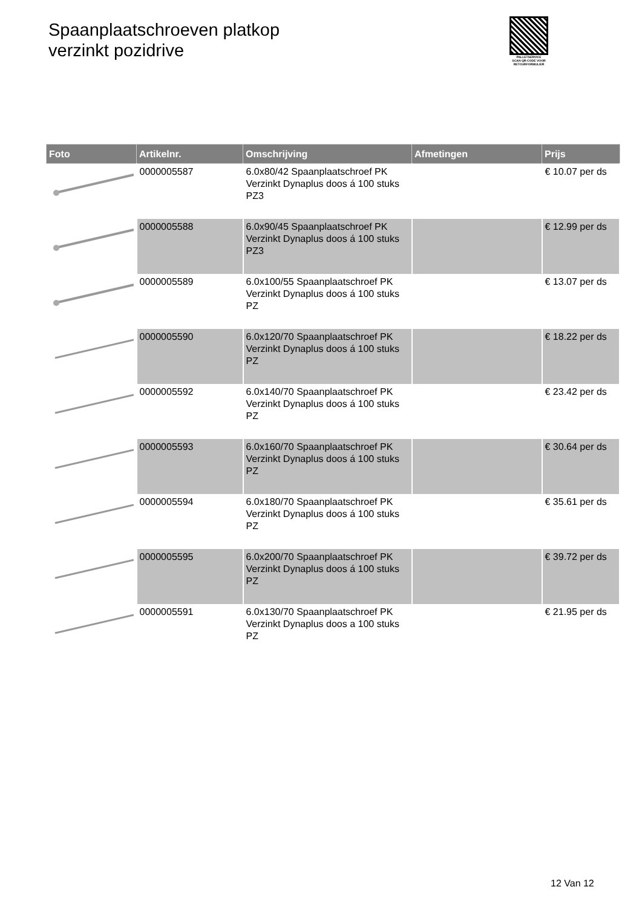Spaanplaatschroeven platkop
verzinkt pozidrive
PALLETSERVICE
SCAN QR-CODE VOOR RETOURFORMULIER
| Foto | Artikelnr. | Omschrijving | Afmetingen | Prijs |
| --- | --- | --- | --- | --- |
| | 0000005587 | 6.0x80/42 Spaanplaatschroef PK Verzinkt Dynaplus doos á 100 stuks PZ3 | | € 10.07 per ds |
| | 0000005588 | 6.0x90/45 Spaanplaatschroef PK Verzinkt Dynaplus doos á 100 stuks PZ3 | | € 12.99 per ds |
| | 0000005589 | 6.0x100/55 Spaanplaatschroef PK Verzinkt Dynaplus doos á 100 stuks PZ | | € 13.07 per ds |
| | 0000005590 | 6.0x120/70 Spaanplaatschroef PK Verzinkt Dynaplus doos á 100 stuks PZ | | € 18.22 per ds |
| | 0000005592 | 6.0x140/70 Spaanplaatschroef PK Verzinkt Dynaplus doos á 100 stuks PZ | | € 23.42 per ds |
| | 0000005593 | 6.0x160/70 Spaanplaatschroef PK Verzinkt Dynaplus doos á 100 stuks PZ | | € 30.64 per ds |
| | 0000005594 | 6.0x180/70 Spaanplaatschroef PK Verzinkt Dynaplus doos á 100 stuks PZ | | € 35.61 per ds |
| | 0000005595 | 6.0x200/70 Spaanplaatschroef PK Verzinkt Dynaplus doos á 100 stuks PZ | | € 39.72 per ds |
| | 0000005591 | 6.0x130/70 Spaanplaatschroef PK Verzinkt Dynaplus doos a 100 stuks PZ | | € 21.95 per ds |
12 Van 12